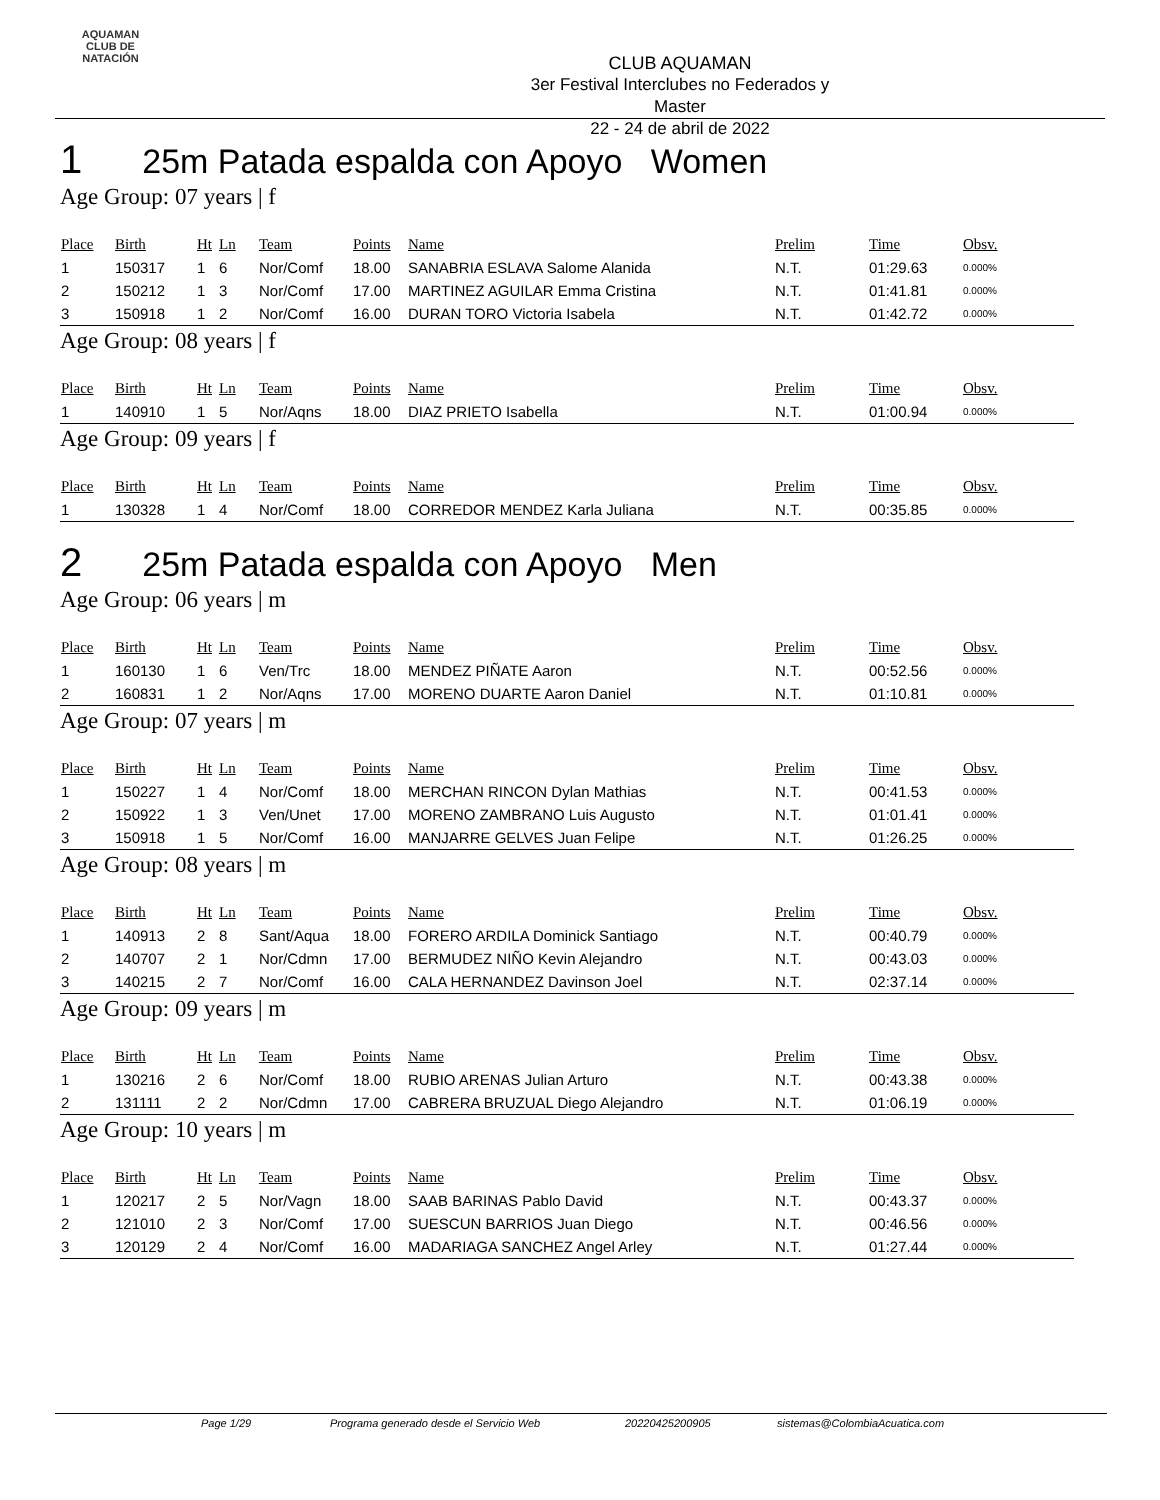AQUAMAN
CLUB DE NATACIÓN
CLUB AQUAMAN
3er Festival Interclubes no Federados y Master
22 - 24 de abril de 2022
1 25m Patada espalda con Apoyo Women
Age Group: 07 years | f
| Place | Birth | Ht | Ln | Team | Points | Name | Prelim | Time | Obsv. |
| --- | --- | --- | --- | --- | --- | --- | --- | --- | --- |
| 1 | 150317 | 1 | 6 | Nor/Comf | 18.00 | SANABRIA ESLAVA Salome Alanida | N.T. | 01:29.63 | 0.000% |
| 2 | 150212 | 1 | 3 | Nor/Comf | 17.00 | MARTINEZ AGUILAR Emma Cristina | N.T. | 01:41.81 | 0.000% |
| 3 | 150918 | 1 | 2 | Nor/Comf | 16.00 | DURAN TORO Victoria Isabela | N.T. | 01:42.72 | 0.000% |
Age Group: 08 years | f
| Place | Birth | Ht | Ln | Team | Points | Name | Prelim | Time | Obsv. |
| --- | --- | --- | --- | --- | --- | --- | --- | --- | --- |
| 1 | 140910 | 1 | 5 | Nor/Aqns | 18.00 | DIAZ PRIETO Isabella | N.T. | 01:00.94 | 0.000% |
Age Group: 09 years | f
| Place | Birth | Ht | Ln | Team | Points | Name | Prelim | Time | Obsv. |
| --- | --- | --- | --- | --- | --- | --- | --- | --- | --- |
| 1 | 130328 | 1 | 4 | Nor/Comf | 18.00 | CORREDOR MENDEZ Karla Juliana | N.T. | 00:35.85 | 0.000% |
2 25m Patada espalda con Apoyo Men
Age Group: 06 years | m
| Place | Birth | Ht | Ln | Team | Points | Name | Prelim | Time | Obsv. |
| --- | --- | --- | --- | --- | --- | --- | --- | --- | --- |
| 1 | 160130 | 1 | 6 | Ven/Trc | 18.00 | MENDEZ PIÑATE Aaron | N.T. | 00:52.56 | 0.000% |
| 2 | 160831 | 1 | 2 | Nor/Aqns | 17.00 | MORENO DUARTE Aaron Daniel | N.T. | 01:10.81 | 0.000% |
Age Group: 07 years | m
| Place | Birth | Ht | Ln | Team | Points | Name | Prelim | Time | Obsv. |
| --- | --- | --- | --- | --- | --- | --- | --- | --- | --- |
| 1 | 150227 | 1 | 4 | Nor/Comf | 18.00 | MERCHAN RINCON Dylan Mathias | N.T. | 00:41.53 | 0.000% |
| 2 | 150922 | 1 | 3 | Ven/Unet | 17.00 | MORENO ZAMBRANO Luis Augusto | N.T. | 01:01.41 | 0.000% |
| 3 | 150918 | 1 | 5 | Nor/Comf | 16.00 | MANJARRE GELVES Juan Felipe | N.T. | 01:26.25 | 0.000% |
Age Group: 08 years | m
| Place | Birth | Ht | Ln | Team | Points | Name | Prelim | Time | Obsv. |
| --- | --- | --- | --- | --- | --- | --- | --- | --- | --- |
| 1 | 140913 | 2 | 8 | Sant/Aqua | 18.00 | FORERO ARDILA Dominick Santiago | N.T. | 00:40.79 | 0.000% |
| 2 | 140707 | 2 | 1 | Nor/Cdmn | 17.00 | BERMUDEZ NIÑO Kevin Alejandro | N.T. | 00:43.03 | 0.000% |
| 3 | 140215 | 2 | 7 | Nor/Comf | 16.00 | CALA HERNANDEZ Davinson Joel | N.T. | 02:37.14 | 0.000% |
Age Group: 09 years | m
| Place | Birth | Ht | Ln | Team | Points | Name | Prelim | Time | Obsv. |
| --- | --- | --- | --- | --- | --- | --- | --- | --- | --- |
| 1 | 130216 | 2 | 6 | Nor/Comf | 18.00 | RUBIO ARENAS Julian Arturo | N.T. | 00:43.38 | 0.000% |
| 2 | 131111 | 2 | 2 | Nor/Cdmn | 17.00 | CABRERA BRUZUAL Diego Alejandro | N.T. | 01:06.19 | 0.000% |
Age Group: 10 years | m
| Place | Birth | Ht | Ln | Team | Points | Name | Prelim | Time | Obsv. |
| --- | --- | --- | --- | --- | --- | --- | --- | --- | --- |
| 1 | 120217 | 2 | 5 | Nor/Vagn | 18.00 | SAAB BARINAS Pablo David | N.T. | 00:43.37 | 0.000% |
| 2 | 121010 | 2 | 3 | Nor/Comf | 17.00 | SUESCUN BARRIOS Juan Diego | N.T. | 00:46.56 | 0.000% |
| 3 | 120129 | 2 | 4 | Nor/Comf | 16.00 | MADARIAGA SANCHEZ Angel Arley | N.T. | 01:27.44 | 0.000% |
Page 1/29 Programa generado desde el Servicio Web 20220425200905 sistemas@ColombiaAcuatica.com